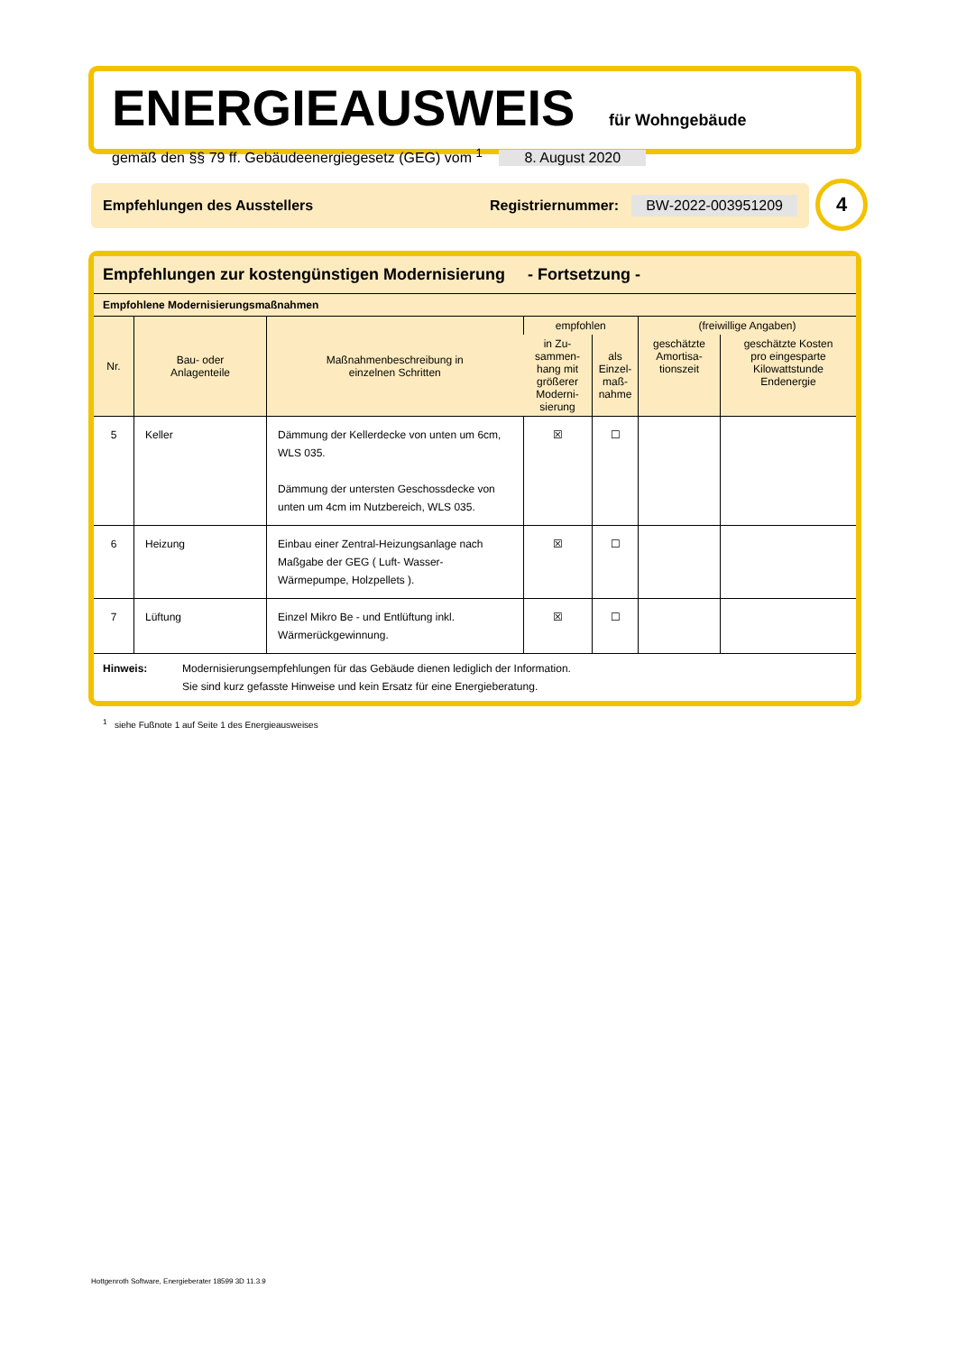ENERGIEAUSWEIS für Wohngebäude
gemäß den §§ 79 ff. Gebäudeenergiegesetz (GEG) vom <sup>1</sup> 8. August 2020
Empfehlungen des Ausstellers Registriernummer: BW-2022-003951209 4
Empfehlungen zur kostengünstigen Modernisierung - Fortsetzung -
Empfohlene Modernisierungsmaßnahmen
| Nr. | Bau- oder Anlagenteile | Maßnahmenbeschreibung in einzelnen Schritten | empfohlen | | (freiwillige Angaben) | |
| --- | --- | --- | --- | --- | --- | --- |
| | | | in Zu- sammen- hang mit größerer Moderni- sierung | als Einzel- maß- nahme | geschätzte Amortisa- tionszeit | geschätzte Kosten pro eingesparte Kilowattstunde Endenergie |
| 5 | Keller | Dämmung der Kellerdecke von unten um 6cm, WLS 035. Dämmung der untersten Geschossdecke von unten um 4cm im Nutzbereich, WLS 035. | ☒ | ☐ | | |
| 6 | Heizung | Einbau einer Zentral-Heizungsanlage nach Maßgabe der GEG ( Luft- Wasser-Wärmepumpe, Holzpellets ). | ☒ | ☐ | | |
| 7 | Lüftung | Einzel Mikro Be - und Entlüftung inkl. Wärmerückgewinnung. | ☒ | ☐ | | |
Hinweis: Modernisierungsempfehlungen für das Gebäude dienen lediglich der Information.
Sie sind kurz gefasste Hinweise und kein Ersatz für eine Energieberatung.
<sup>1</sup> siehe Fußnote 1 auf Seite 1 des Energieausweises
Hottgenroth Software, Energieberater 18599 3D 11.3.9